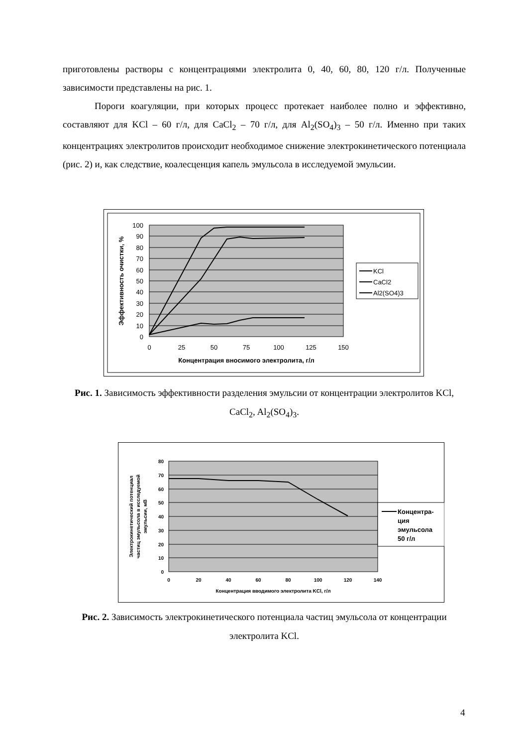приготовлены растворы с концентрациями электролита 0, 40, 60, 80, 120 г/л. Полученные зависимости представлены на рис. 1.
Пороги коагуляции, при которых процесс протекает наиболее полно и эффективно, составляют для KCl – 60 г/л, для CaCl<sub>2</sub> – 70 г/л, для Al<sub>2</sub>(SO<sub>4</sub>)<sub>3</sub> – 50 г/л. Именно при таких концентрациях электролитов происходит необходимое снижение электрокинетического потенциала (рис. 2) и, как следствие, коалесценция капель эмульсола в исследуемой эмульсии.
100
90
80
70
60
50
40
30
20
10
0
0
25
50
75
100
125
150
Концентрация вносимого электролита, г/л
Эффективность очистки, %
KCl
CaCl2
Al2(SO4)3
Рис. 1. Зависимость эффективности разделения эмульсии от концентрации электролитов KCl, CaCl<sub>2</sub>, Al<sub>2</sub>(SO<sub>4</sub>)<sub>3</sub>.
80
70
60
50
40
30
20
10
0
0
20
40
60
80
100
120
140
Концентрация вводимого электролита KCl, г/л
Электрокинетический потенциал
частиц эмульсола в исследуемой
эмульсии, мВ
Концентра-
ция
эмульсола
50 г/л
Рис. 2. Зависимость электрокинетического потенциала частиц эмульсола от концентрации электролита KCl.
4